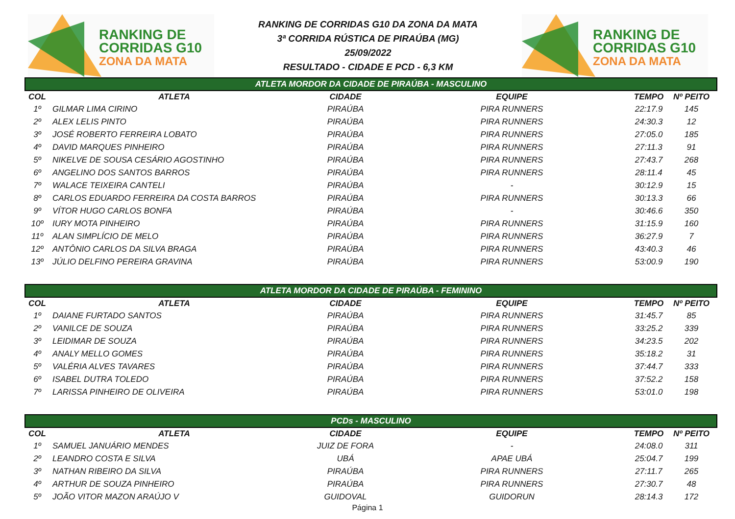RANKING DE
CORRIDAS G10
ZONA DA MATA
RANKING DE CORRIDAS G10 DA ZONA DA MATA
3ª CORRIDA RÚSTICA DE PIRAÚBA (MG)
25/09/2022
RESULTADO - CIDADE E PCD - 6,3 KM
RANKING DE
CORRIDAS G10
ZONA DA MATA
| ATLETA MORDOR DA CIDADE DE PIRAÚBA - MASCULINO | | | | | |
| --- | --- | --- | --- | --- | --- |
| COL | ATLETA | CIDADE | EQUIPE | TEMPO | Nº PEITO |
| 1º | GILMAR LIMA CIRINO | PIRAÚBA | PIRA RUNNERS | 22:17.9 | 145 |
| 2º | ALEX LELIS PINTO | PIRAÚBA | PIRA RUNNERS | 24:30.3 | 12 |
| 3º | JOSÉ ROBERTO FERREIRA LOBATO | PIRAÚBA | PIRA RUNNERS | 27:05.0 | 185 |
| 4º | DAVID MARQUES PINHEIRO | PIRAÚBA | PIRA RUNNERS | 27:11.3 | 91 |
| 5º | NIKELVE DE SOUSA CESÁRIO AGOSTINHO | PIRAÚBA | PIRA RUNNERS | 27:43.7 | 268 |
| 6º | ANGELINO DOS SANTOS BARROS | PIRAÚBA | PIRA RUNNERS | 28:11.4 | 45 |
| 7º | WALACE TEIXEIRA CANTELI | PIRAÚBA | - | 30:12.9 | 15 |
| 8º | CARLOS EDUARDO FERREIRA DA COSTA BARROS | PIRAÚBA | PIRA RUNNERS | 30:13.3 | 66 |
| 9º | VÍTOR HUGO CARLOS BONFA | PIRAÚBA | - | 30:46.6 | 350 |
| 10º | IURY MOTA PINHEIRO | PIRAÚBA | PIRA RUNNERS | 31:15.9 | 160 |
| 11º | ALAN SIMPLÍCIO DE MELO | PIRAÚBA | PIRA RUNNERS | 36:27.9 | 7 |
| 12º | ANTÔNIO CARLOS DA SILVA BRAGA | PIRAÚBA | PIRA RUNNERS | 43:40.3 | 46 |
| 13º | JÚLIO DELFINO PEREIRA GRAVINA | PIRAÚBA | PIRA RUNNERS | 53:00.9 | 190 |
| ATLETA MORDOR DA CIDADE DE PIRAÚBA - FEMININO | | | | | |
| COL | ATLETA | CIDADE | EQUIPE | TEMPO | Nº PEITO |
| 1º | DAIANE FURTADO SANTOS | PIRAÚBA | PIRA RUNNERS | 31:45.7 | 85 |
| 2º | VANILCE DE SOUZA | PIRAÚBA | PIRA RUNNERS | 33:25.2 | 339 |
| 3º | LEIDIMAR DE SOUZA | PIRAÚBA | PIRA RUNNERS | 34:23.5 | 202 |
| 4º | ANALY MELLO GOMES | PIRAÚBA | PIRA RUNNERS | 35:18.2 | 31 |
| 5º | VALÉRIA ALVES TAVARES | PIRAÚBA | PIRA RUNNERS | 37:44.7 | 333 |
| 6º | ISABEL DUTRA TOLEDO | PIRAÚBA | PIRA RUNNERS | 37:52.2 | 158 |
| 7º | LARISSA PINHEIRO DE OLIVEIRA | PIRAÚBA | PIRA RUNNERS | 53:01.0 | 198 |
| PCDs - MASCULINO | | | | | |
| COL | ATLETA | CIDADE | EQUIPE | TEMPO | Nº PEITO |
| 1º | SAMUEL JANUÁRIO MENDES | JUIZ DE FORA | - | 24:08.0 | 311 |
| 2º | LEANDRO COSTA E SILVA | UBÁ | APAE UBÁ | 25:04.7 | 199 |
| 3º | NATHAN RIBEIRO DA SILVA | PIRAÚBA | PIRA RUNNERS | 27:11.7 | 265 |
| 4º | ARTHUR DE SOUZA PINHEIRO | PIRAÚBA | PIRA RUNNERS | 27:30.7 | 48 |
| 5º | JOÃO VITOR MAZON ARAÚJO V | GUIDOVAL | GUIDORUN | 28:14.3 | 172 |
Página 1